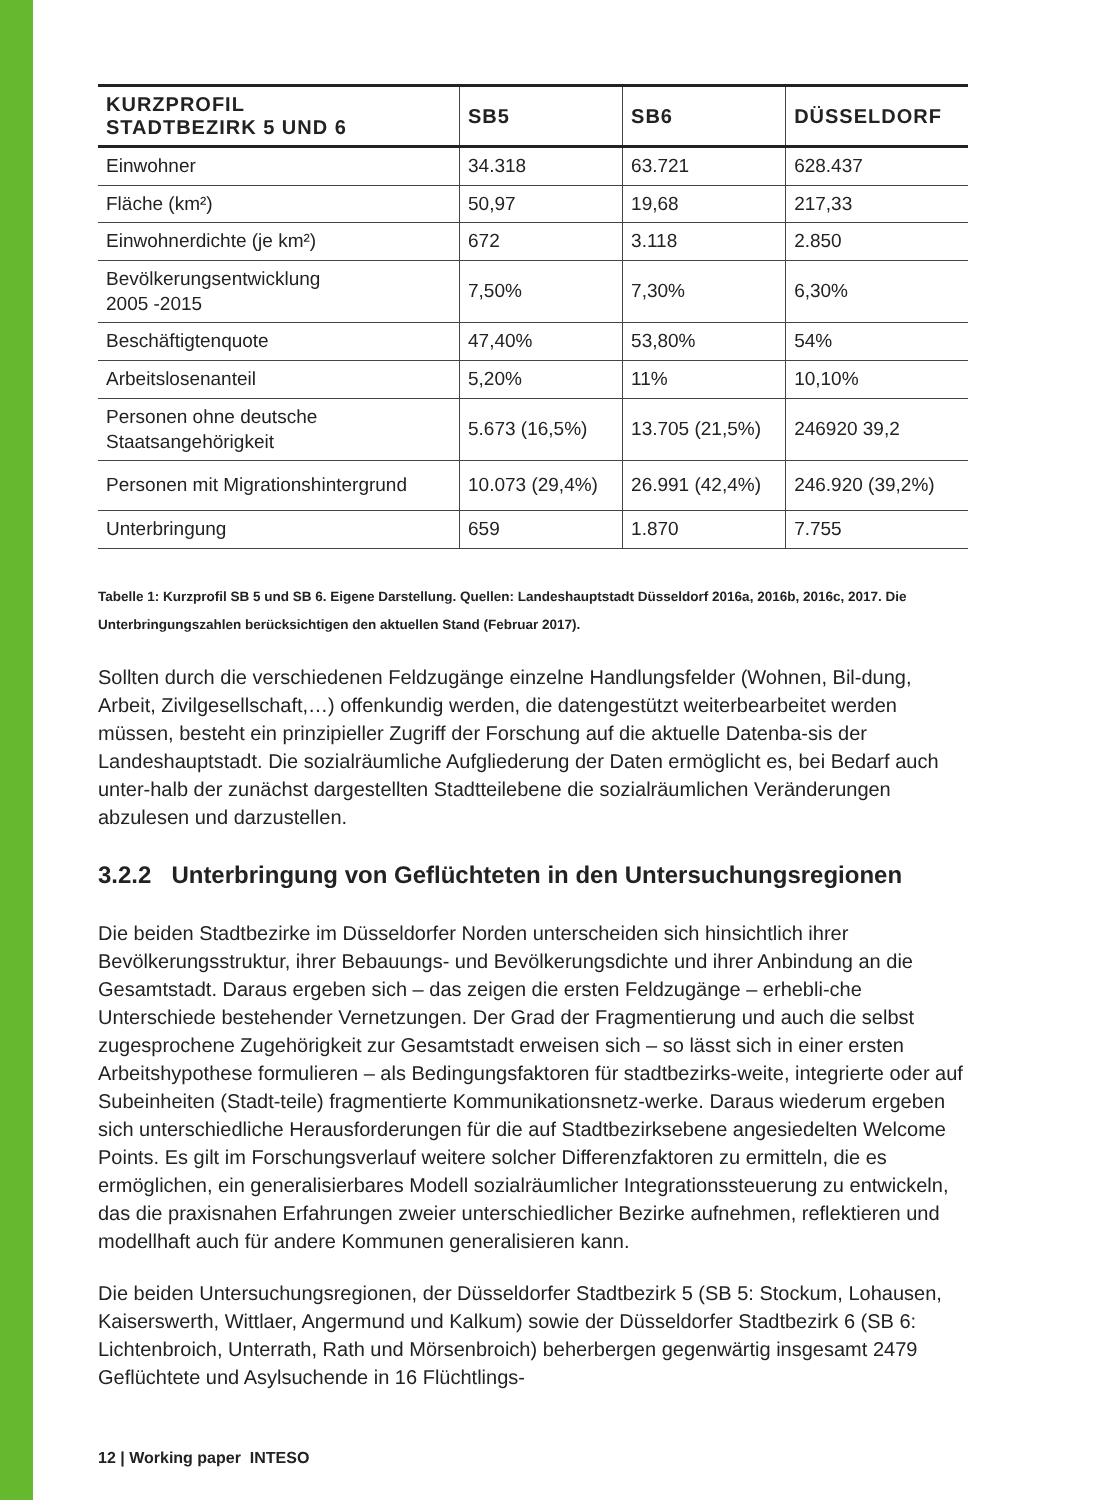| KURZPROFIL STADTBEZIRK 5 UND 6 | SB5 | SB6 | DÜSSELDORF |
| --- | --- | --- | --- |
| Einwohner | 34.318 | 63.721 | 628.437 |
| Fläche (km²) | 50,97 | 19,68 | 217,33 |
| Einwohnerdichte (je km²) | 672 | 3.118 | 2.850 |
| Bevölkerungsentwicklung 2005 -2015 | 7,50% | 7,30% | 6,30% |
| Beschäftigtenquote | 47,40% | 53,80% | 54% |
| Arbeitslosenanteil | 5,20% | 11% | 10,10% |
| Personen ohne deutsche Staatsangehörigkeit | 5.673 (16,5%) | 13.705 (21,5%) | 246920 39,2 |
| Personen mit Migrationshintergrund | 10.073 (29,4%) | 26.991 (42,4%) | 246.920 (39,2%) |
| Unterbringung | 659 | 1.870 | 7.755 |
Tabelle 1: Kurzprofil SB 5 und SB 6. Eigene Darstellung. Quellen: Landeshauptstadt Düsseldorf 2016a, 2016b, 2016c, 2017. Die Unterbringungszahlen berücksichtigen den aktuellen Stand (Februar 2017).
Sollten durch die verschiedenen Feldzugänge einzelne Handlungsfelder (Wohnen, Bil-dung, Arbeit, Zivilgesellschaft,…) offenkundig werden, die datengestützt weiterbearbeitet werden müssen, besteht ein prinzipieller Zugriff der Forschung auf die aktuelle Datenba-sis der Landeshauptstadt. Die sozialräumliche Aufgliederung der Daten ermöglicht es, bei Bedarf auch unter-halb der zunächst dargestellten Stadtteilebene die sozialräumlichen Veränderungen abzulesen und darzustellen.
3.2.2 Unterbringung von Geflüchteten in den Untersuchungsregionen
Die beiden Stadtbezirke im Düsseldorfer Norden unterscheiden sich hinsichtlich ihrer Bevölkerungsstruktur, ihrer Bebauungs- und Bevölkerungsdichte und ihrer Anbindung an die Gesamtstadt. Daraus ergeben sich – das zeigen die ersten Feldzugänge – erhebli-che Unterschiede bestehender Vernetzungen. Der Grad der Fragmentierung und auch die selbst zugesprochene Zugehörigkeit zur Gesamtstadt erweisen sich – so lässt sich in einer ersten Arbeitshypothese formulieren – als Bedingungsfaktoren für stadtbezirks-weite, integrierte oder auf Subeinheiten (Stadt-teile) fragmentierte Kommunikationsnetz-werke. Daraus wiederum ergeben sich unterschiedliche Herausforderungen für die auf Stadtbezirksebene angesiedelten Welcome Points. Es gilt im Forschungsverlauf weitere solcher Differenzfaktoren zu ermitteln, die es ermöglichen, ein generalisierbares Modell sozialräumlicher Integrationssteuerung zu entwickeln, das die praxisnahen Erfahrungen zweier unterschiedlicher Bezirke aufnehmen, reflektieren und modellhaft auch für andere Kommunen generalisieren kann.
Die beiden Untersuchungsregionen, der Düsseldorfer Stadtbezirk 5 (SB 5: Stockum, Lohausen, Kaiserswerth, Wittlaer, Angermund und Kalkum) sowie der Düsseldorfer Stadtbezirk 6 (SB 6: Lichtenbroich, Unterrath, Rath und Mörsenbroich) beherbergen gegenwärtig insgesamt 2479 Geflüchtete und Asylsuchende in 16 Flüchtlings-
12 | Working paper INTESO